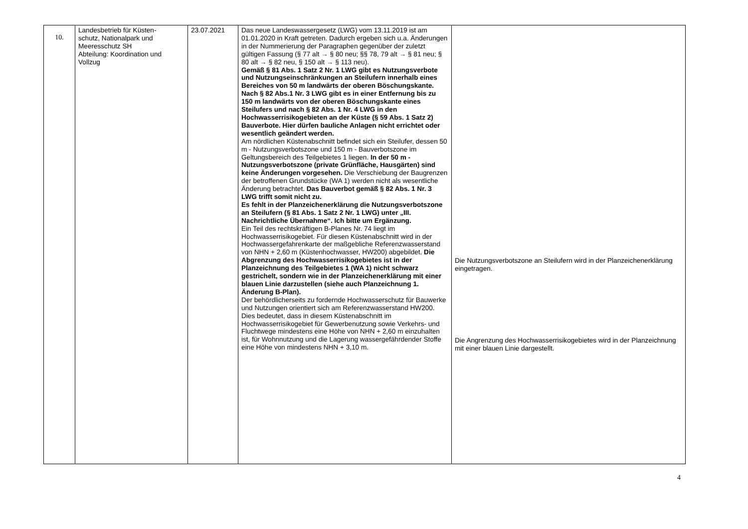| 10. | Landesbetrieb für Küsten- schutz, Nationalpark und Meeresschutz SH Abteilung: Koordination und Vollzug | 23.07.2021 | Das neue Landeswassergesetz (LWG) vom 13.11.2019 ist am 01.01.2020 in Kraft getreten. Dadurch ergeben sich u.a. Änderungen in der Nummerierung der Paragraphen gegenüber der zuletzt gültigen Fassung (§ 77 alt → § 80 neu; §§ 78, 79 alt → § 81 neu; § 80 alt → § 82 neu, § 150 alt → § 113 neu). Gemäß § 81 Abs. 1 Satz 2 Nr. 1 LWG gibt es Nutzungsverbote und Nutzungseinschränkungen an Steilufern innerhalb eines Bereiches von 50 m landwärts der oberen Böschungskante. Nach § 82 Abs.1 Nr. 3 LWG gibt es in einer Entfernung bis zu 150 m landwärts von der oberen Böschungskante eines Steilufers und nach § 82 Abs. 1 Nr. 4 LWG in den Hochwasserrisikogebieten an der Küste (§ 59 Abs. 1 Satz 2) Bauverbote. Hier dürfen bauliche Anlagen nicht errichtet oder wesentlich geändert werden. Am nördlichen Küstenabschnitt befindet sich ein Steilufer, dessen 50 m - Nutzungsverbotszone und 150 m - Bauverbotszone im Geltungsbereich des Teilgebietes 1 liegen. In der 50 m - Nutzungsverbotszone (private Grünfläche, Hausgärten) sind keine Änderungen vorgesehen. Die Verschiebung der Baugrenzen der betroffenen Grundstücke (WA 1) werden nicht als wesentliche Änderung betrachtet. Das Bauverbot gemäß § 82 Abs. 1 Nr. 3 LWG trifft somit nicht zu. Es fehlt in der Planzeichenerklärung die Nutzungsverbotszone an Steilufern (§ 81 Abs. 1 Satz 2 Nr. 1 LWG) unter „III. Nachrichtliche Übernahme“. Ich bitte um Ergänzung. Ein Teil des rechtskräftigen B-Planes Nr. 74 liegt im Hochwasserrisikogebiet. Für diesen Küstenabschnitt wird in der Hochwassergefahrenkarte der maßgebliche Referenzwasserstand von NHN + 2,60 m (Küstenhochwasser, HW200) abgebildet. Die Abgrenzung des Hochwasserrisikogebietes ist in der Planzeichnung des Teilgebietes 1 (WA 1) nicht schwarz gestrichelt, sondern wie in der Planzeichenerklärung mit einer blauen Linie darzustellen (siehe auch Planzeichnung 1. Änderung B-Plan). Der behördlicherseits zu fordernde Hochwasserschutz für Bauwerke und Nutzungen orientiert sich am Referenzwasserstand HW200. Dies bedeutet, dass in diesem Küstenabschnitt im Hochwasserrisikogebiet für Gewerbenutzung sowie Verkehrs- und Fluchtwege mindestens eine Höhe von NHN + 2,60 m einzuhalten ist, für Wohnnutzung und die Lagerung wassergefährdender Stoffe eine Höhe von mindestens NHN + 3,10 m. | Die Nutzungsverbotszone an Steilufern wird in der Planzeichenerklärung eingetragen. Die Angrenzung des Hochwasserrisikogebietes wird in der Planzeichnung mit einer blauen Linie dargestellt. |
4